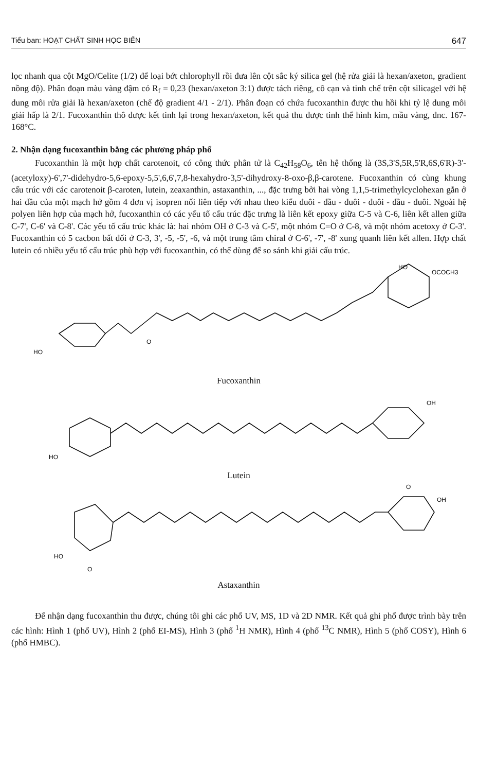Tiểu ban: HOẠT CHẤT SINH HỌC BIỂN 647
lọc nhanh qua cột MgO/Celite (1/2) để loại bớt chlorophyll rồi đưa lên cột sắc ký silica gel (hệ rửa giải là hexan/axeton, gradient nồng độ). Phân đoạn màu vàng đậm có R<sub>f</sub> = 0,23 (hexan/axeton 3:1) được tách riêng, cô cạn và tinh chế trên cột silicagel với hệ dung môi rửa giải là hexan/axeton (chế độ gradient 4/1 - 2/1). Phân đoạn có chứa fucoxanthin được thu hồi khi tỷ lệ dung môi giải hấp là 2/1. Fucoxanthin thô được kết tinh lại trong hexan/axeton, kết quả thu được tinh thể hình kim, mầu vàng, đnc. 167-168°C.
2. Nhận dạng fucoxanthin bằng các phương pháp phổ
Fucoxanthin là một hợp chất carotenoit, có công thức phân tử là C<sub>42</sub>H<sub>58</sub>O<sub>6</sub>, tên hệ thống là (3S,3'S,5R,5'R,6S,6'R)-3'-(acetyloxy)-6',7'-didehydro-5,6-epoxy-5,5',6,6',7,8-hexahydro-3,5'-dihydroxy-8-oxo-β,β-carotene. Fucoxanthin có cùng khung cấu trúc với các carotenoit β-caroten, lutein, zeaxanthin, astaxanthin, ..., đặc trưng bởi hai vòng 1,1,5-trimethylcyclohexan gắn ở hai đầu của một mạch hở gồm 4 đơn vị isopren nối liên tiếp với nhau theo kiểu đuôi - đầu - đuôi - đuôi - đầu - đuôi. Ngoài hệ polyen liên hợp của mạch hở, fucoxanthin có các yếu tố cấu trúc đặc trưng là liên kết epoxy giữa C-5 và C-6, liên kết allen giữa C-7', C-6' và C-8'. Các yếu tố cấu trúc khác là: hai nhóm OH ở C-3 và C-5', một nhóm C=O ở C-8, và một nhóm acetoxy ở C-3'. Fucoxanthin có 5 cacbon bất đối ở C-3, 3', -5, -5', -6, và một trung tâm chiral ở C-6', -7', -8' xung quanh liên kết allen. Hợp chất lutein có nhiều yếu tố cấu trúc phù hợp với fucoxanthin, có thể dùng để so sánh khi giải cấu trúc.
HO
O
HO
OCOCH3
Fucoxanthin
HO
OH
Lutein
HO
O
OH
O
Astaxanthin
Để nhận dạng fucoxanthin thu được, chúng tôi ghi các phổ UV, MS, 1D và 2D NMR. Kết quả ghi phổ được trình bày trên các hình: Hình 1 (phổ UV), Hình 2 (phổ EI-MS), Hình 3 (phổ <sup>1</sup>H NMR), Hình 4 (phổ <sup>13</sup>C NMR), Hình 5 (phổ COSY), Hình 6 (phổ HMBC).